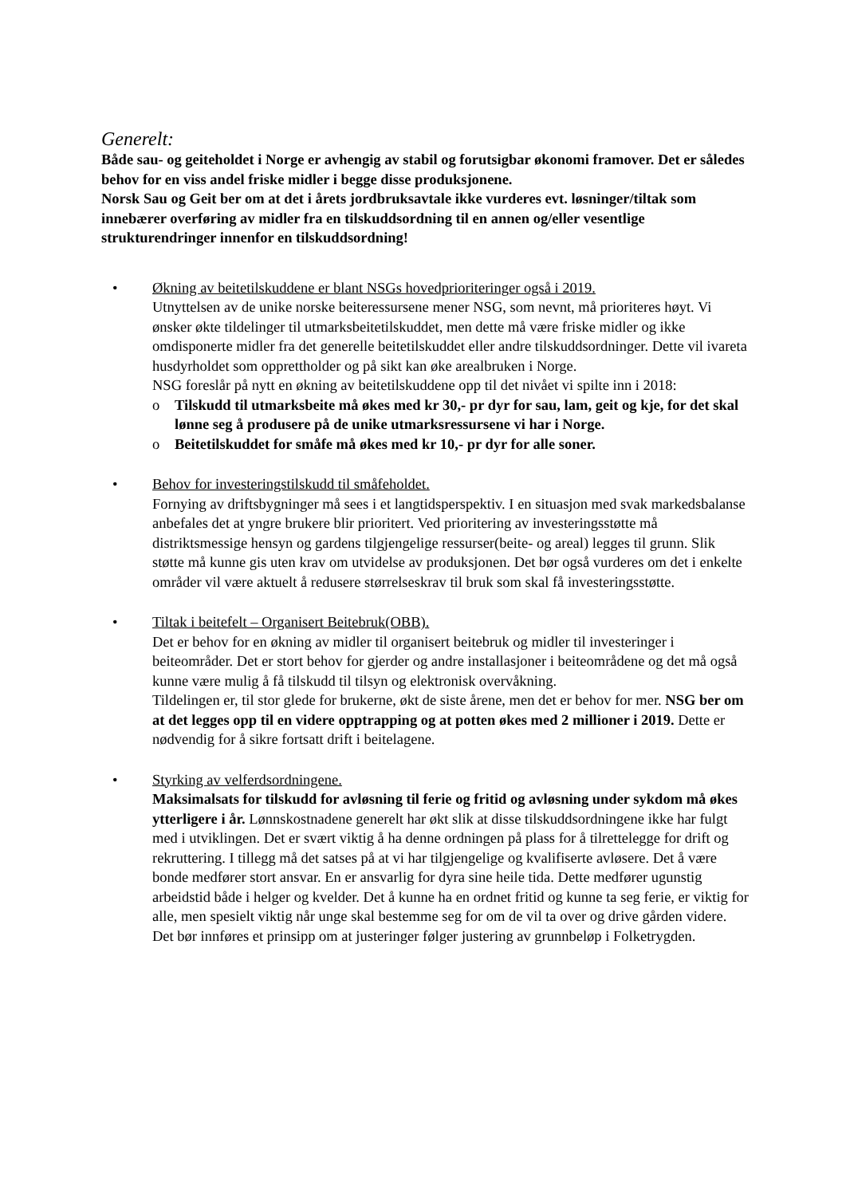Generelt:
Både sau- og geiteholdet i Norge er avhengig av stabil og forutsigbar økonomi framover. Det er således behov for en viss andel friske midler i begge disse produksjonene.
Norsk Sau og Geit ber om at det i årets jordbruksavtale ikke vurderes evt. løsninger/tiltak som innebærer overføring av midler fra en tilskuddsordning til en annen og/eller vesentlige strukturendringer innenfor en tilskuddsordning!
• Økning av beitetilskuddene er blant NSGs hovedprioriteringer også i 2019.
Utnyttelsen av de unike norske beiteressursene mener NSG, som nevnt, må prioriteres høyt. Vi ønsker økte tildelinger til utmarksbeitetilskuddet, men dette må være friske midler og ikke omdisponerte midler fra det generelle beitetilskuddet eller andre tilskuddsordninger. Dette vil ivareta husdyrholdet som opprettholder og på sikt kan øke arealbruken i Norge.
NSG foreslår på nytt en økning av beitetilskuddene opp til det nivået vi spilte inn i 2018:
o Tilskudd til utmarksbeite må økes med kr 30,- pr dyr for sau, lam, geit og kje, for det skal lønne seg å produsere på de unike utmarksressursene vi har i Norge.
o Beitetilskuddet for småfe må økes med kr 10,- pr dyr for alle soner.
• Behov for investeringstilskudd til småfeholdet.
Fornying av driftsbygninger må sees i et langtidsperspektiv. I en situasjon med svak markedsbalanse anbefales det at yngre brukere blir prioritert. Ved prioritering av investeringsstøtte må distriktsmessige hensyn og gardens tilgjengelige ressurser(beite- og areal) legges til grunn. Slik støtte må kunne gis uten krav om utvidelse av produksjonen. Det bør også vurderes om det i enkelte områder vil være aktuelt å redusere størrelseskrav til bruk som skal få investeringsstøtte.
• Tiltak i beitefelt – Organisert Beitebruk(OBB).
Det er behov for en økning av midler til organisert beitebruk og midler til investeringer i beiteområder. Det er stort behov for gjerder og andre installasjoner i beiteområdene og det må også kunne være mulig å få tilskudd til tilsyn og elektronisk overvåkning.
Tildelingen er, til stor glede for brukerne, økt de siste årene, men det er behov for mer. NSG ber om at det legges opp til en videre opptrapping og at potten økes med 2 millioner i 2019. Dette er nødvendig for å sikre fortsatt drift i beitelagene.
• Styrking av velferdsordningene.
Maksimalsats for tilskudd for avløsning til ferie og fritid og avløsning under sykdom må økes ytterligere i år. Lønnskostnadene generelt har økt slik at disse tilskuddsordningene ikke har fulgt med i utviklingen. Det er svært viktig å ha denne ordningen på plass for å tilrettelegge for drift og rekruttering. I tillegg må det satses på at vi har tilgjengelige og kvalifiserte avløsere. Det å være bonde medfører stort ansvar. En er ansvarlig for dyra sine heile tida. Dette medfører ugunstig arbeidstid både i helger og kvelder. Det å kunne ha en ordnet fritid og kunne ta seg ferie, er viktig for alle, men spesielt viktig når unge skal bestemme seg for om de vil ta over og drive gården videre.
Det bør innføres et prinsipp om at justeringer følger justering av grunnbeløp i Folketrygden.